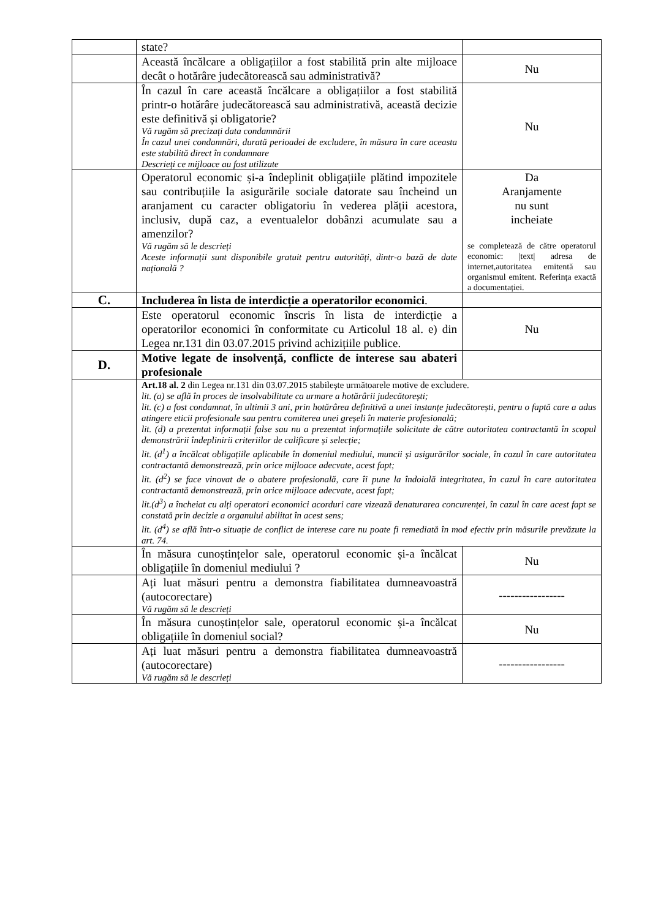| | state? | |
| | Această încălcare a obligațiilor a fost stabilită prin alte mijloace decât o hotărâre judecătorească sau administrativă? | Nu |
| | În cazul în care această încălcare a obligațiilor a fost stabilită printr-o hotărâre judecătorească sau administrativă, această decizie este definitivă și obligatorie? Vă rugăm să precizați data condamnării În cazul unei condamnări, durată perioadei de excludere, în măsura în care aceasta este stabilită direct în condamnare Descrieți ce mijloace au fost utilizate | Nu |
| | Operatorul economic și-a îndeplinit obligațiile plătind impozitele sau contribuțiile la asigurările sociale datorate sau încheind un aranjament cu caracter obligatoriu în vederea plății acestora, inclusiv, după caz, a eventualelor dobânzi acumulate sau a amenzilor? Vă rugăm să le descrieți Aceste informații sunt disponibile gratuit pentru autorități, dintr-o bază de date națională ? | Da Aranjamente nu sunt incheiate se completează de către operatorul economic: /text/ adresa de internet,autoritatea emitentă sau organismul emitent. Referința exactă a documentației. |
| C. | Includerea în lista de interdicție a operatorilor economici . | |
| | Este operatorul economic înscris în lista de interdicție a operatorilor economici în conformitate cu Articolul 18 al. e) din Legea nr.131 din 03.07.2015 privind achizițiile publice. | Nu |
| D. | Motive legate de insolvență, conflicte de interese sau abateri profesionale | |
| | Art.18 al. 2 din Legea nr.131 din 03.07.2015 stabilește următoarele motive de excludere. lit. (a) se află în proces de insolvabilitate ca urmare a hotărârii judecătorești; lit. (c) a fost condamnat, în ultimii 3 ani, prin hotărârea definitivă a unei instanțe judecătorești, pentru o faptă care a adus atingere eticii profesionale sau pentru comiterea unei greșeli în materie profesională; lit. (d) a prezentat informații false sau nu a prezentat informațiile solicitate de către autoritatea contractantă în scopul demonstrării îndeplinirii criteriilor de calificare și selecție; lit. (d<sup>1</sup>) a încălcat obligațiile aplicabile în domeniul mediului, muncii și asigurărilor sociale, în cazul în care autoritatea contractantă demonstrează, prin orice mijloace adecvate, acest fapt; lit. (d<sup>2</sup>) se face vinovat de o abatere profesională, care îi pune la îndoială integritatea, în cazul în care autoritatea contractantă demonstrează, prin orice mijloace adecvate, acest fapt; lit.(d<sup>3</sup>) a încheiat cu alți operatori economici acorduri care vizează denaturarea concurenței, în cazul în care acest fapt se constată prin decizie a organului abilitat în acest sens; lit. (d<sup>4</sup>) se află într-o situație de conflict de interese care nu poate fi remediată în mod efectiv prin măsurile prevăzute la art. 74. | |
| | În măsura cunoștințelor sale, operatorul economic și-a încălcat obligațiile în domeniul mediului ? | Nu |
| | Ați luat măsuri pentru a demonstra fiabilitatea dumneavoastră (autocorectare) Vă rugăm să le descrieți | ----------------- |
| | În măsura cunoștințelor sale, operatorul economic și-a încălcat obligațiile în domeniul social? | Nu |
| | Ați luat măsuri pentru a demonstra fiabilitatea dumneavoastră (autocorectare) Vă rugăm să le descrieți | ----------------- |